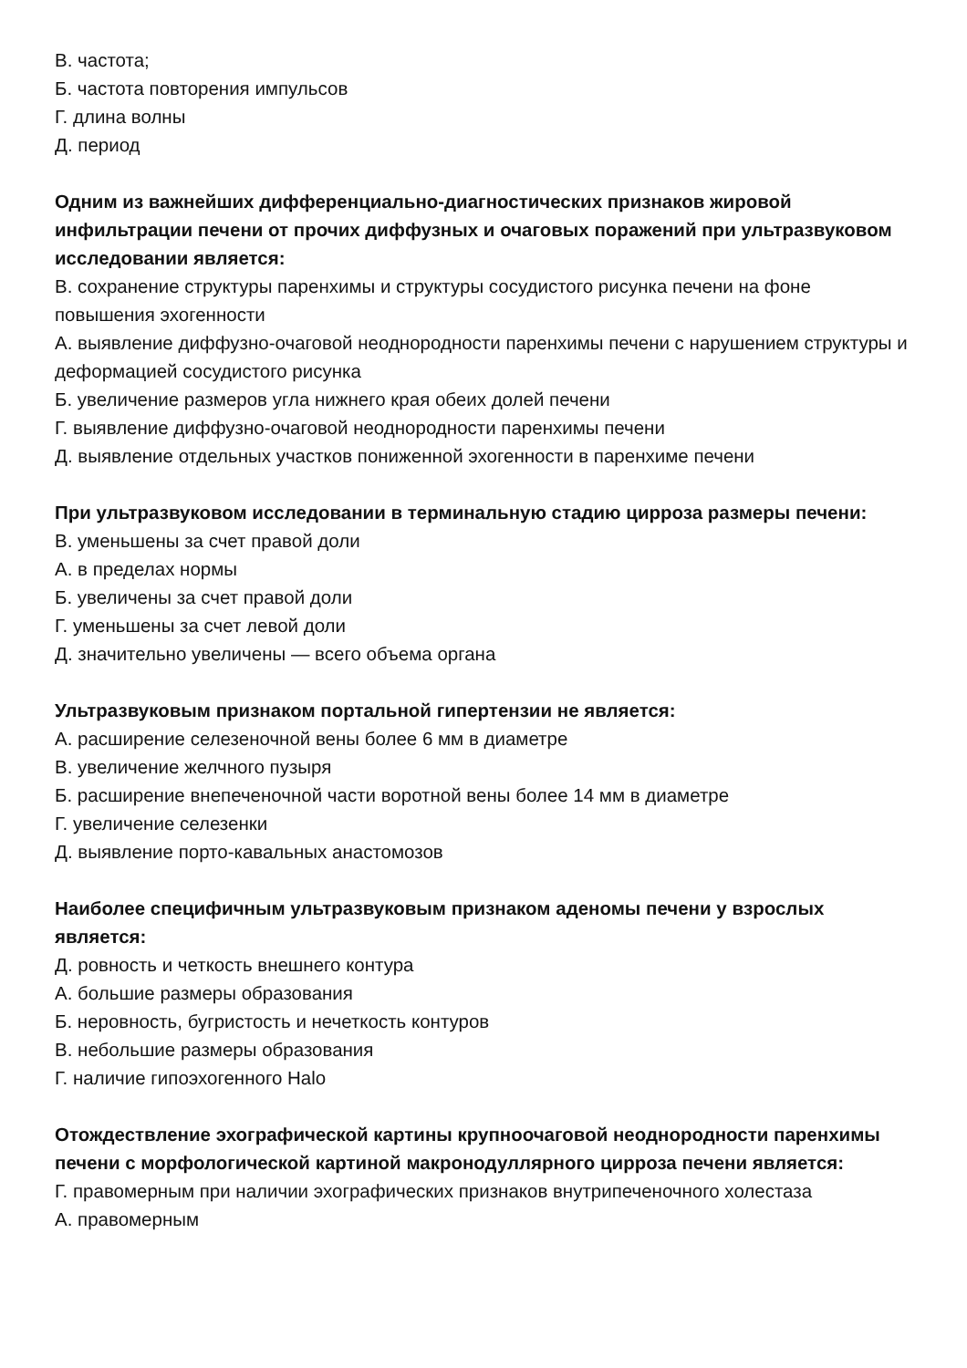В. частота;
Б. частота повторения импульсов
Г. длина волны
Д. период
Одним из важнейших дифференциально-диагностических признаков жировой инфильтрации печени от прочих диффузных и очаговых поражений при ультразвуковом исследовании является:
В. сохранение структуры паренхимы и структуры сосудистого рисунка печени на фоне повышения эхогенности
А. выявление диффузно-очаговой неоднородности паренхимы печени с нарушением структуры и деформацией сосудистого рисунка
Б. увеличение размеров угла нижнего края обеих долей печени
Г. выявление диффузно-очаговой неоднородности паренхимы печени
Д. выявление отдельных участков пониженной эхогенности в паренхиме печени
При ультразвуковом исследовании в терминальную стадию цирроза размеры печени:
В. уменьшены за счет правой доли
А. в пределах нормы
Б. увеличены за счет правой доли
Г. уменьшены за счет левой доли
Д. значительно увеличены — всего объема органа
Ультразвуковым признаком портальной гипертензии не является:
А. расширение селезеночной вены более 6 мм в диаметре
В. увеличение желчного пузыря
Б. расширение внепеченочной части воротной вены более 14 мм в диаметре
Г. увеличение селезенки
Д. выявление порто-кавальных анастомозов
Наиболее специфичным ультразвуковым признаком аденомы печени у взрослых является:
Д. ровность и четкость внешнего контура
А. большие размеры образования
Б. неровность, бугристость и нечеткость контуров
В. небольшие размеры образования
Г. наличие гипоэхогенного Halo
Отождествление эхографической картины крупноочаговой неоднородности паренхимы печени с морфологической картиной макронодуллярного цирроза печени является:
Г. правомерным при наличии эхографических признаков внутрипеченочного холестаза
А. правомерным